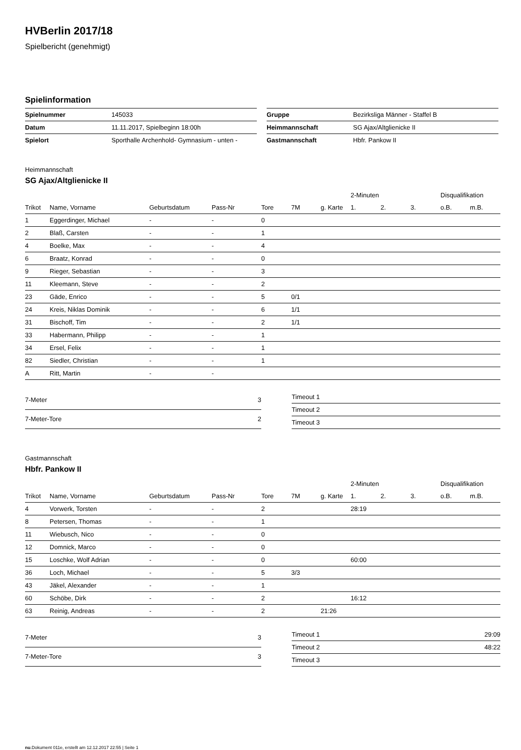HVBerlin 2017/18
Spielbericht (genehmigt)
Spielinformation
| Spielnummer | 145033 |
| Datum | 11.11.2017, Spielbeginn 18:00h |
| Spielort | Sporthalle Archenhold- Gymnasium - unten - |
| Gruppe | Bezirksliga Männer - Staffel B |
| Heimmannschaft | SG Ajax/Altglienicke II |
| Gastmannschaft | Hbfr. Pankow II |
Heimmannschaft
SG Ajax/Altglienicke II
| | | | | | | | 2-Minuten | | | Disqualifikation | |
| Trikot | Name, Vorname | Geburtsdatum | Pass-Nr | Tore | 7M | g. Karte | 1. | 2. | 3. | o.B. | m.B. |
| 1 | Eggerdinger, Michael | - | - | 0 | | | | | | | |
| 2 | Blaß, Carsten | - | - | 1 | | | | | | | |
| 4 | Boelke, Max | - | - | 4 | | | | | | | |
| 6 | Braatz, Konrad | - | - | 0 | | | | | | | |
| 9 | Rieger, Sebastian | - | - | 3 | | | | | | | |
| 11 | Kleemann, Steve | - | - | 2 | | | | | | | |
| 23 | Gäde, Enrico | - | - | 5 | 0/1 | | | | | | |
| 24 | Kreis, Niklas Dominik | - | - | 6 | 1/1 | | | | | | |
| 31 | Bischoff, Tim | - | - | 2 | 1/1 | | | | | | |
| 33 | Habermann, Philipp | - | - | 1 | | | | | | | |
| 34 | Ersel, Felix | - | - | 1 | | | | | | | |
| 82 | Siedler, Christian | - | - | 1 | | | | | | | |
| A | Ritt, Martin | - | - | | | | | | | | |
| 7-Meter | 3 |
| 7-Meter-Tore | 2 |
| Timeout 1 | |
| Timeout 2 | |
| Timeout 3 | |
Gastmannschaft
Hbfr. Pankow II
| | | | | | | | 2-Minuten | | | Disqualifikation | |
| Trikot | Name, Vorname | Geburtsdatum | Pass-Nr | Tore | 7M | g. Karte | 1. | 2. | 3. | o.B. | m.B. |
| 4 | Vorwerk, Torsten | - | - | 2 | | | 28:19 | | | | |
| 8 | Petersen, Thomas | - | - | 1 | | | | | | | |
| 11 | Wiebusch, Nico | - | - | 0 | | | | | | | |
| 12 | Domnick, Marco | - | - | 0 | | | | | | | |
| 15 | Loschke, Wolf Adrian | - | - | 0 | | | 60:00 | | | | |
| 36 | Loch, Michael | - | - | 5 | 3/3 | | | | | | |
| 43 | Jäkel, Alexander | - | - | 1 | | | | | | | |
| 60 | Schöbe, Dirk | - | - | 2 | | | 16:12 | | | | |
| 63 | Reinig, Andreas | - | - | 2 | | 21:26 | | | | | |
| 7-Meter | 3 |
| 7-Meter-Tore | 3 |
| Timeout 1 | 29:09 |
| Timeout 2 | 48:22 |
| Timeout 3 | |
nu.Dokument 011e, erstellt am 12.12.2017 22:55 | Seite 1